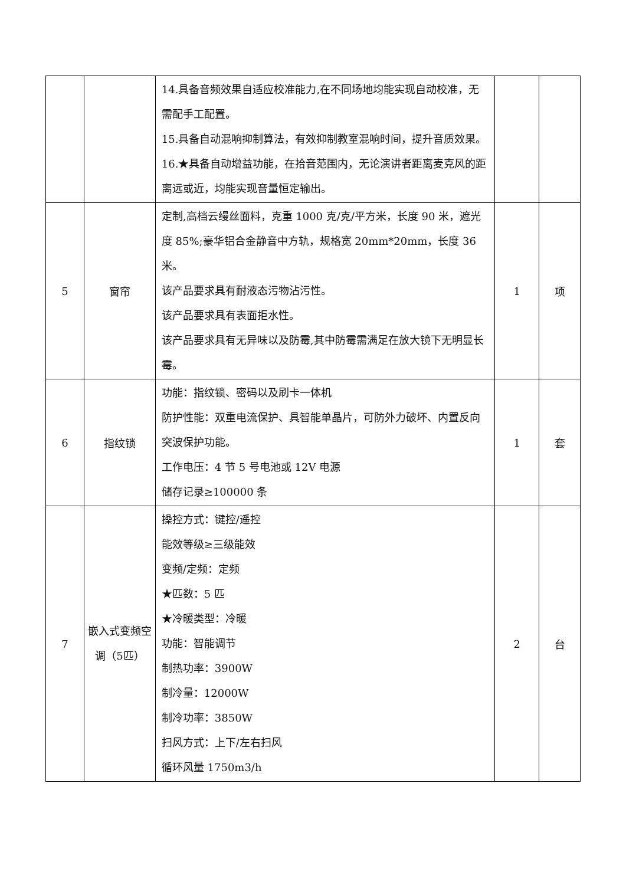| | | 14.具备音频效果自适应校准能力,在不同场地均能实现自动校准，无需配手工配置。 15.具备自动混响抑制算法，有效抑制教室混响时间，提升音质效果。 16.★具备自动增益功能，在拾音范围内，无论演讲者距离麦克风的距离远或近，均能实现音量恒定输出。 | | |
| 5 | 窗帘 | 定制,高档云缦丝面料，克重 1000 克/克/平方米，长度 90 米，遮光度 85%;豪华铝合金静音中方轨，规格宽 20mm*20mm，长度 36 米。 该产品要求具有耐液态污物沾污性。 该产品要求具有表面拒水性。 该产品要求具有无异味以及防霉,其中防霉需满足在放大镜下无明显长霉。 | 1 | 项 |
| 6 | 指纹锁 | 功能：指纹锁、密码以及刷卡一体机 防护性能：双重电流保护、具智能单晶片，可防外力破坏、内置反向突波保护功能。 工作电压：4 节 5 号电池或 12V 电源 储存记录≥100000 条 | 1 | 套 |
| 7 | 嵌入式变频空调（5匹） | 操控方式：键控/遥控 能效等级≥三级能效 变频/定频：定频 ★匹数：5 匹 ★冷暖类型：冷暖 功能：智能调节 制热功率：3900W 制冷量：12000W 制冷功率：3850W 扫风方式：上下/左右扫风 循环风量 1750m3/h | 2 | 台 |